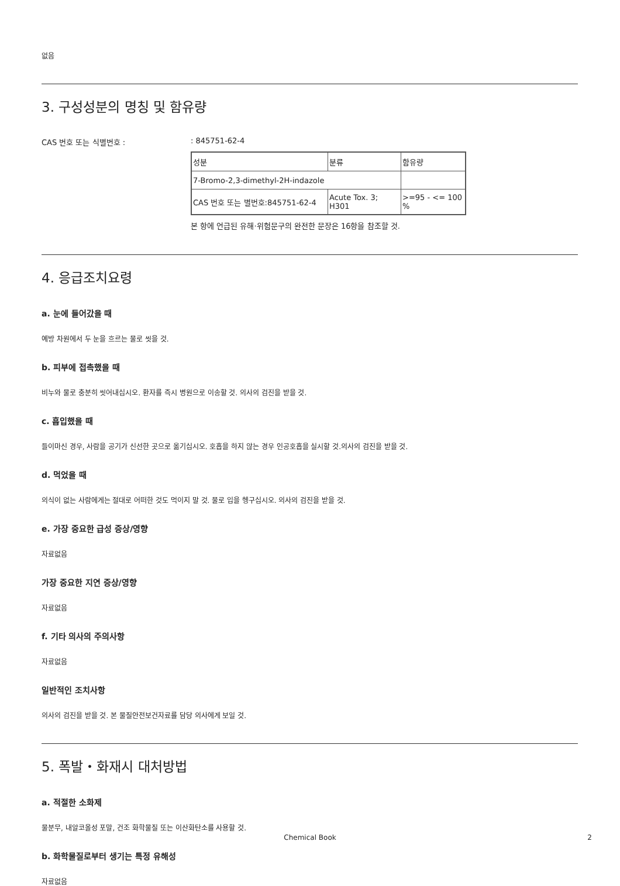없음
3. 구성성분의 명칭 및 함유량
CAS 번호 또는 식별번호 : : 845751-62-4
| 성분 | 분류 | 함유량 |
| 7-Bromo-2,3-dimethyl-2H-indazole | | |
| CAS 번호 또는 별번호:845751-62-4 | Acute Tox. 3; H301 | >=95 - <= 100 % |
본 항에 언급된 유해·위험문구의 완전한 문장은 16항을 참조할 것.
4. 응급조치요령
a. 눈에 들어갔을 때
예방 차원에서 두 눈을 흐르는 물로 씻을 것.
b. 피부에 접촉했을 때
비누와 물로 충분히 씻어내십시오. 환자를 즉시 병원으로 이송할 것. 의사의 검진을 받을 것.
c. 흡입했을 때
들이마신 경우, 사람을 공기가 신선한 곳으로 옮기십시오. 호흡을 하지 않는 경우 인공호흡을 실시할 것.의사의 검진을 받을 것.
d. 먹었을 때
의식이 없는 사람에게는 절대로 어떠한 것도 먹이지 말 것. 물로 입을 헹구십시오. 의사의 검진을 받을 것.
e. 가장 중요한 급성 증상/영향
자료없음
가장 중요한 지연 증상/영향
자료없음
f. 기타 의사의 주의사항
자료없음
일반적인 조치사항
의사의 검진을 받을 것. 본 물질안전보건자료를 담당 의사에게 보일 것.
5. 폭발・화재시 대처방법
a. 적절한 소화제
물분무, 내알코올성 포말, 건조 화학물질 또는 이산화탄소를 사용할 것.
b. 화학물질로부터 생기는 특정 유해성
자료없음
Chemical Book 2